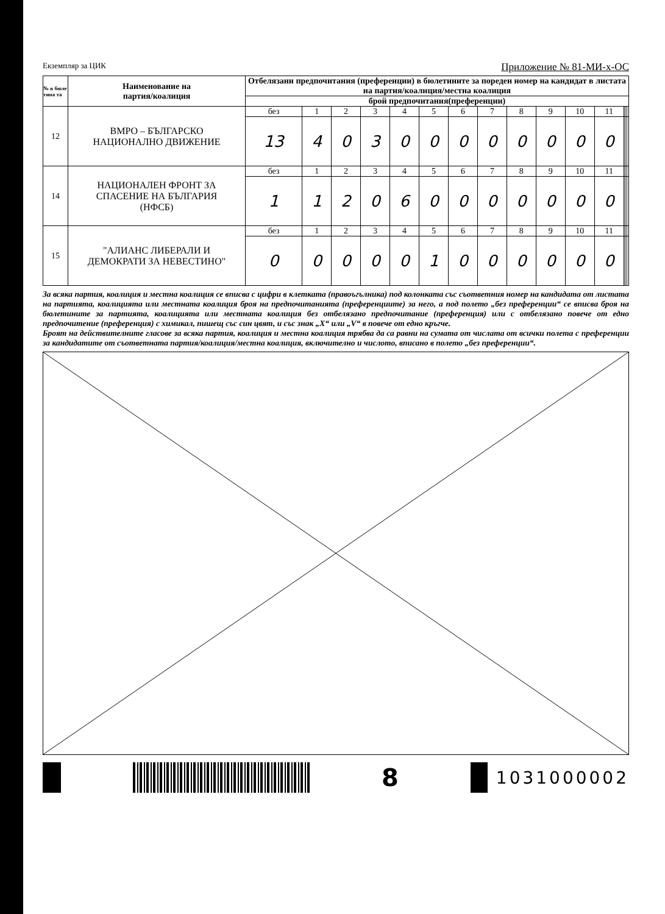Екземпляр за ЦИК Приложение № 81-МИ-х-ОС
| № в бюле тина та | Наименование на партия/коалиция | Отбелязани предпочитания (преференции) в бюлетините за пореден номер на кандидат в листата на партия/коалиция/местна коалиция | | | | | | | | | | | | | | |
| --- | --- | --- | --- | --- | --- | --- | --- | --- | --- | --- | --- | --- | --- | --- | --- | --- |
| | | брой предпочитания(преференции) | | | | | | | | | | | | | | |
| 12 | ВМРО – БЪЛГАРСКО НАЦИОНАЛНО ДВИЖЕНИЕ | без | 1 | 2 | 3 | 4 | 5 | 6 | 7 | 8 | 9 | 10 | 11 | | | |
| | | 13 | 4 | 0 | 3 | 0 | 0 | 0 | 0 | 0 | 0 | 0 | 0 | | | |
| 14 | НАЦИОНАЛЕН ФРОНТ ЗА СПАСЕНИЕ НА БЪЛГАРИЯ (НФСБ) | без | 1 | 2 | 3 | 4 | 5 | 6 | 7 | 8 | 9 | 10 | 11 | | | |
| | | 1 | 1 | 2 | 0 | 6 | 0 | 0 | 0 | 0 | 0 | 0 | 0 | | | |
| 15 | "АЛИАНС ЛИБЕРАЛИ И ДЕМОКРАТИ ЗА НЕВЕСТИНО" | без | 1 | 2 | 3 | 4 | 5 | 6 | 7 | 8 | 9 | 10 | 11 | | | |
| | | 0 | 0 | 0 | 0 | 0 | 1 | 0 | 0 | 0 | 0 | 0 | 0 | | | |
За всяка партия, коалиция и местна коалиция се вписва с цифри в клетката (правоъгълника) под колонката със съответния номер на кандидата от листата на партията, коалицията или местната коалиция броя на предпочитанията (преференциите) за него, а под полето „без преференции“ се вписва броя на бюлетините за партията, коалицията или местната коалиция без отбелязано предпочитание (преференция) или с отбелязано повече от едно предпочитение (преференция) с химикал, пишещ със син цвят, и със знак „X“ или „V“ в повече от едно кръгче.
Броят на действителните гласове за всяка партия, коалиция и местна коалиция трябва да са равни на сумата от числата от всички полета с преференции за кандидатите от съответната партия/коалиция/местна коалиция, включително и числото, вписано в полето „без преференции“.
8 1031000002